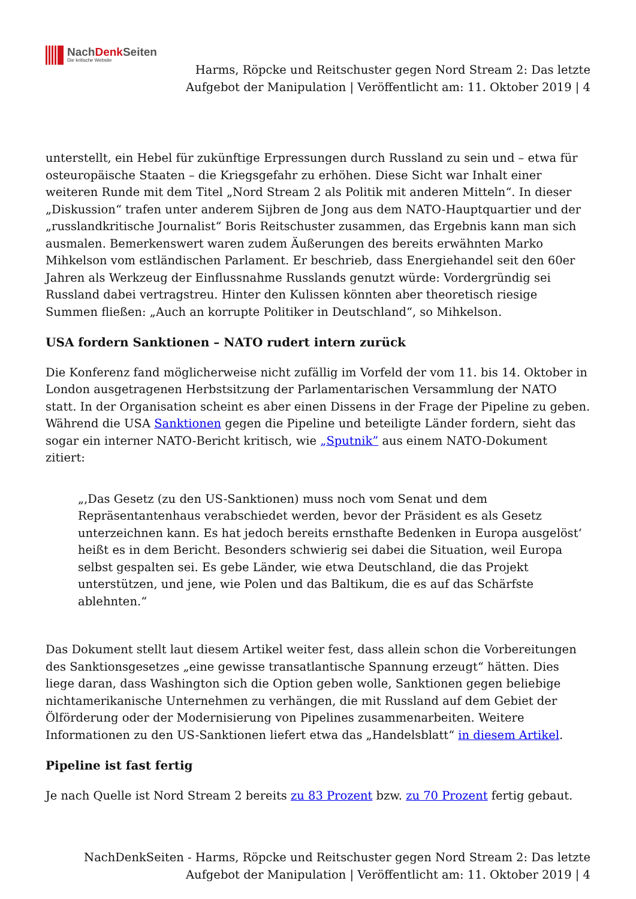NachDenk Seiten
Die kritische Website
Harms, Röpcke und Reitschuster gegen Nord Stream 2: Das letzte
Aufgebot der Manipulation | Veröffentlicht am: 11. Oktober 2019 | 4
unterstellt, ein Hebel für zukünftige Erpressungen durch Russland zu sein und – etwa für osteuropäische Staaten – die Kriegsgefahr zu erhöhen. Diese Sicht war Inhalt einer weiteren Runde mit dem Titel „Nord Stream 2 als Politik mit anderen Mitteln“. In dieser „Diskussion“ trafen unter anderem Sijbren de Jong aus dem NATO-Hauptquartier und der „russlandkritische Journalist“ Boris Reitschuster zusammen, das Ergebnis kann man sich ausmalen. Bemerkenswert waren zudem Äußerungen des bereits erwähnten Marko Mihkelson vom estländischen Parlament. Er beschrieb, dass Energiehandel seit den 60er Jahren als Werkzeug der Einflussnahme Russlands genutzt würde: Vordergründig sei Russland dabei vertragstreu. Hinter den Kulissen könnten aber theoretisch riesige Summen fließen: „Auch an korrupte Politiker in Deutschland“, so Mihkelson.
USA fordern Sanktionen – NATO rudert intern zurück
Die Konferenz fand möglicherweise nicht zufällig im Vorfeld der vom 11. bis 14. Oktober in London ausgetragenen Herbstsitzung der Parlamentarischen Versammlung der NATO statt. In der Organisation scheint es aber einen Dissens in der Frage der Pipeline zu geben. Während die USA Sanktionen gegen die Pipeline und beteiligte Länder fordern, sieht das sogar ein interner NATO-Bericht kritisch, wie „Sputnik” aus einem NATO-Dokument zitiert:
„‚Das Gesetz (zu den US-Sanktionen) muss noch vom Senat und dem Repräsentantenhaus verabschiedet werden, bevor der Präsident es als Gesetz unterzeichnen kann. Es hat jedoch bereits ernsthafte Bedenken in Europa ausgelöst‘ heißt es in dem Bericht. Besonders schwierig sei dabei die Situation, weil Europa selbst gespalten sei. Es gebe Länder, wie etwa Deutschland, die das Projekt unterstützen, und jene, wie Polen und das Baltikum, die es auf das Schärfste ablehnten.“
Das Dokument stellt laut diesem Artikel weiter fest, dass allein schon die Vorbereitungen des Sanktionsgesetzes „eine gewisse transatlantische Spannung erzeugt“ hätten. Dies liege daran, dass Washington sich die Option geben wolle, Sanktionen gegen beliebige nichtamerikanische Unternehmen zu verhängen, die mit Russland auf dem Gebiet der Ölförderung oder der Modernisierung von Pipelines zusammenarbeiten. Weitere Informationen zu den US-Sanktionen liefert etwa das „Handelsblatt“ in diesem Artikel.
Pipeline ist fast fertig
Je nach Quelle ist Nord Stream 2 bereits zu 83 Prozent bzw. zu 70 Prozent fertig gebaut.
NachDenkSeiten - Harms, Röpcke und Reitschuster gegen Nord Stream 2: Das letzte
Aufgebot der Manipulation | Veröffentlicht am: 11. Oktober 2019 | 4